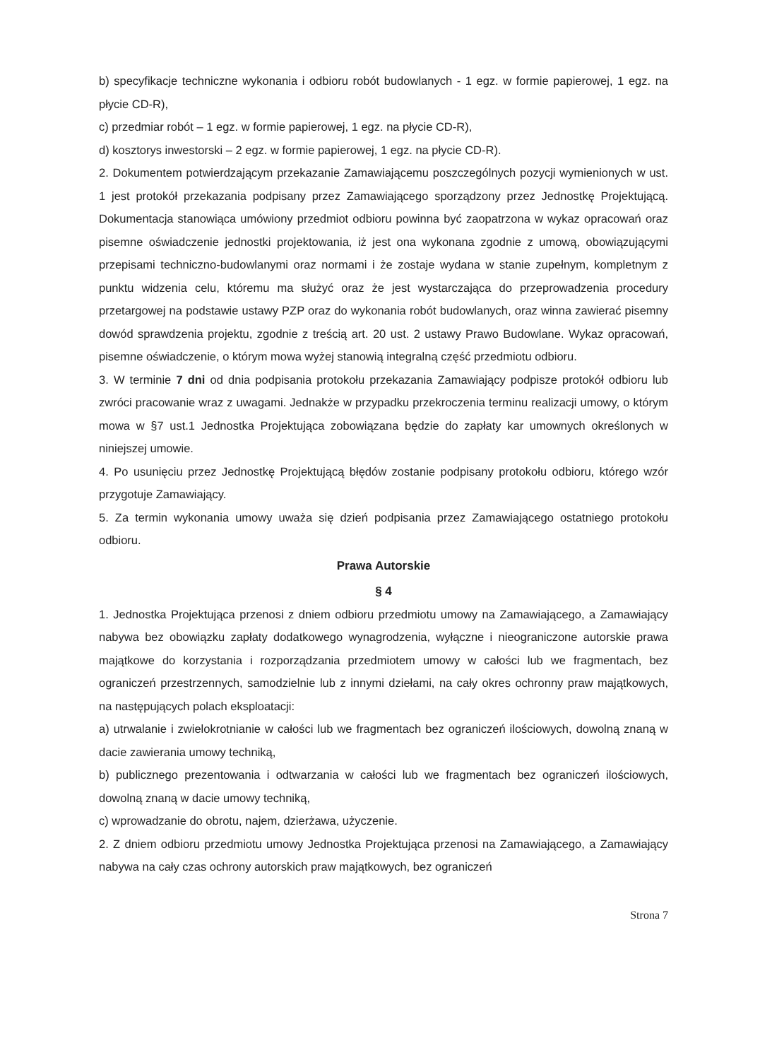b) specyfikacje techniczne wykonania i odbioru robót budowlanych - 1 egz. w formie papierowej, 1 egz. na płycie CD-R),
c) przedmiar robót – 1 egz. w formie papierowej, 1 egz. na płycie CD-R),
d) kosztorys inwestorski – 2 egz. w formie papierowej, 1 egz. na płycie CD-R).
2. Dokumentem potwierdzającym przekazanie Zamawiającemu poszczególnych pozycji wymienionych w ust. 1 jest protokół przekazania podpisany przez Zamawiającego sporządzony przez Jednostkę Projektującą. Dokumentacja stanowiąca umówiony przedmiot odbioru powinna być zaopatrzona w wykaz opracowań oraz pisemne oświadczenie jednostki projektowania, iż jest ona wykonana zgodnie z umową, obowiązującymi przepisami techniczno-budowlanymi oraz normami i że zostaje wydana w stanie zupełnym, kompletnym z punktu widzenia celu, któremu ma służyć oraz że jest wystarczająca do przeprowadzenia procedury przetargowej na podstawie ustawy PZP oraz do wykonania robót budowlanych, oraz winna zawierać pisemny dowód sprawdzenia projektu, zgodnie z treścią art. 20 ust. 2 ustawy Prawo Budowlane. Wykaz opracowań, pisemne oświadczenie, o którym mowa wyżej stanowią integralną część przedmiotu odbioru.
3. W terminie 7 dni od dnia podpisania protokołu przekazania Zamawiający podpisze protokół odbioru lub zwróci pracowanie wraz z uwagami. Jednakże w przypadku przekroczenia terminu realizacji umowy, o którym mowa w §7 ust.1 Jednostka Projektująca zobowiązana będzie do zapłaty kar umownych określonych w niniejszej umowie.
4. Po usunięciu przez Jednostkę Projektującą błędów zostanie podpisany protokołu odbioru, którego wzór przygotuje Zamawiający.
5. Za termin wykonania umowy uważa się dzień podpisania przez Zamawiającego ostatniego protokołu odbioru.
Prawa Autorskie
§ 4
1. Jednostka Projektująca przenosi z dniem odbioru przedmiotu umowy na Zamawiającego, a Zamawiający nabywa bez obowiązku zapłaty dodatkowego wynagrodzenia, wyłączne i nieograniczone autorskie prawa majątkowe do korzystania i rozporządzania przedmiotem umowy w całości lub we fragmentach, bez ograniczeń przestrzennych, samodzielnie lub z innymi dziełami, na cały okres ochronny praw majątkowych, na następujących polach eksploatacji:
a) utrwalanie i zwielokrotnianie w całości lub we fragmentach bez ograniczeń ilościowych, dowolną znaną w dacie zawierania umowy techniką,
b) publicznego prezentowania i odtwarzania w całości lub we fragmentach bez ograniczeń ilościowych, dowolną znaną w dacie umowy techniką,
c) wprowadzanie do obrotu, najem, dzierżawa, użyczenie.
2. Z dniem odbioru przedmiotu umowy Jednostka Projektująca przenosi na Zamawiającego, a Zamawiający nabywa na cały czas ochrony autorskich praw majątkowych, bez ograniczeń
Strona 7